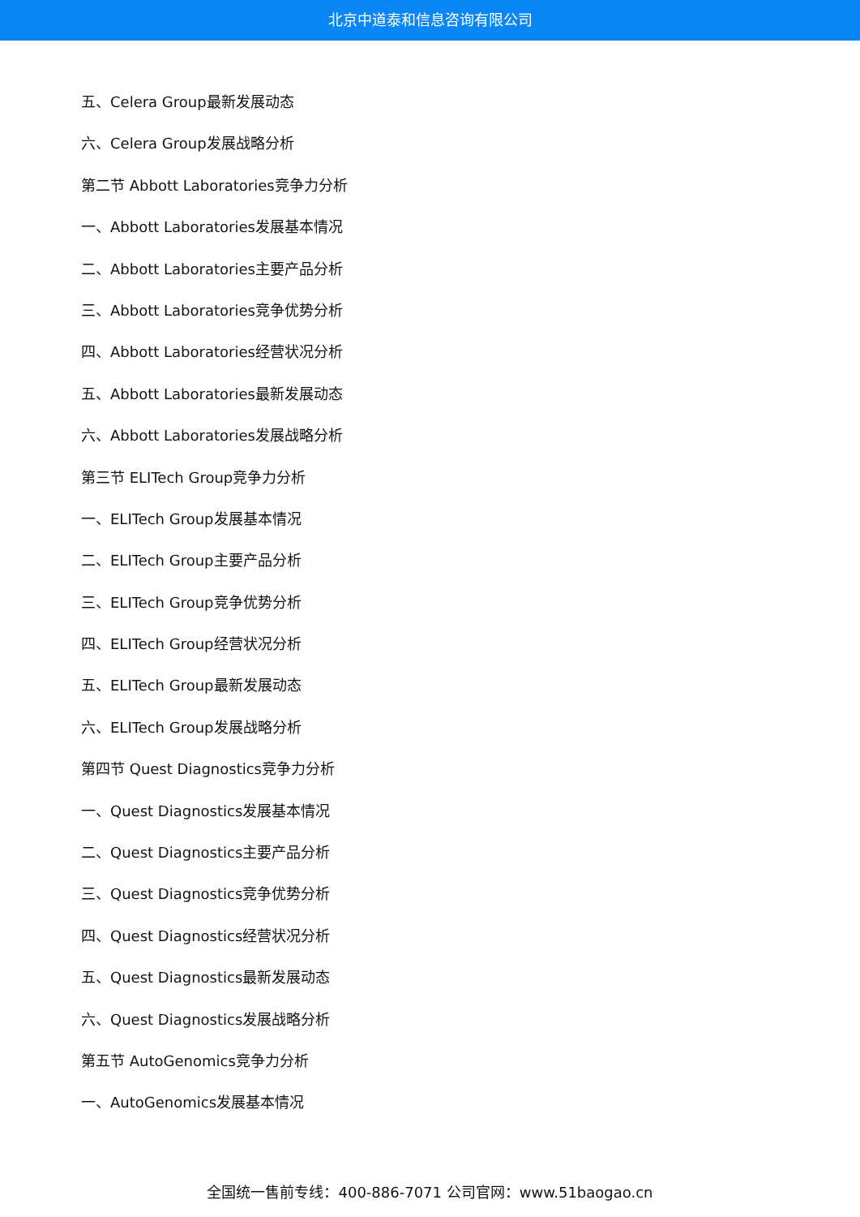北京中道泰和信息咨询有限公司
五、Celera Group最新发展动态
六、Celera Group发展战略分析
第二节 Abbott Laboratories竞争力分析
一、Abbott Laboratories发展基本情况
二、Abbott Laboratories主要产品分析
三、Abbott Laboratories竞争优势分析
四、Abbott Laboratories经营状况分析
五、Abbott Laboratories最新发展动态
六、Abbott Laboratories发展战略分析
第三节 ELITech Group竞争力分析
一、ELITech Group发展基本情况
二、ELITech Group主要产品分析
三、ELITech Group竞争优势分析
四、ELITech Group经营状况分析
五、ELITech Group最新发展动态
六、ELITech Group发展战略分析
第四节 Quest Diagnostics竞争力分析
一、Quest Diagnostics发展基本情况
二、Quest Diagnostics主要产品分析
三、Quest Diagnostics竞争优势分析
四、Quest Diagnostics经营状况分析
五、Quest Diagnostics最新发展动态
六、Quest Diagnostics发展战略分析
第五节 AutoGenomics竞争力分析
一、AutoGenomics发展基本情况
全国统一售前专线：400-886-7071 公司官网：www.51baogao.cn